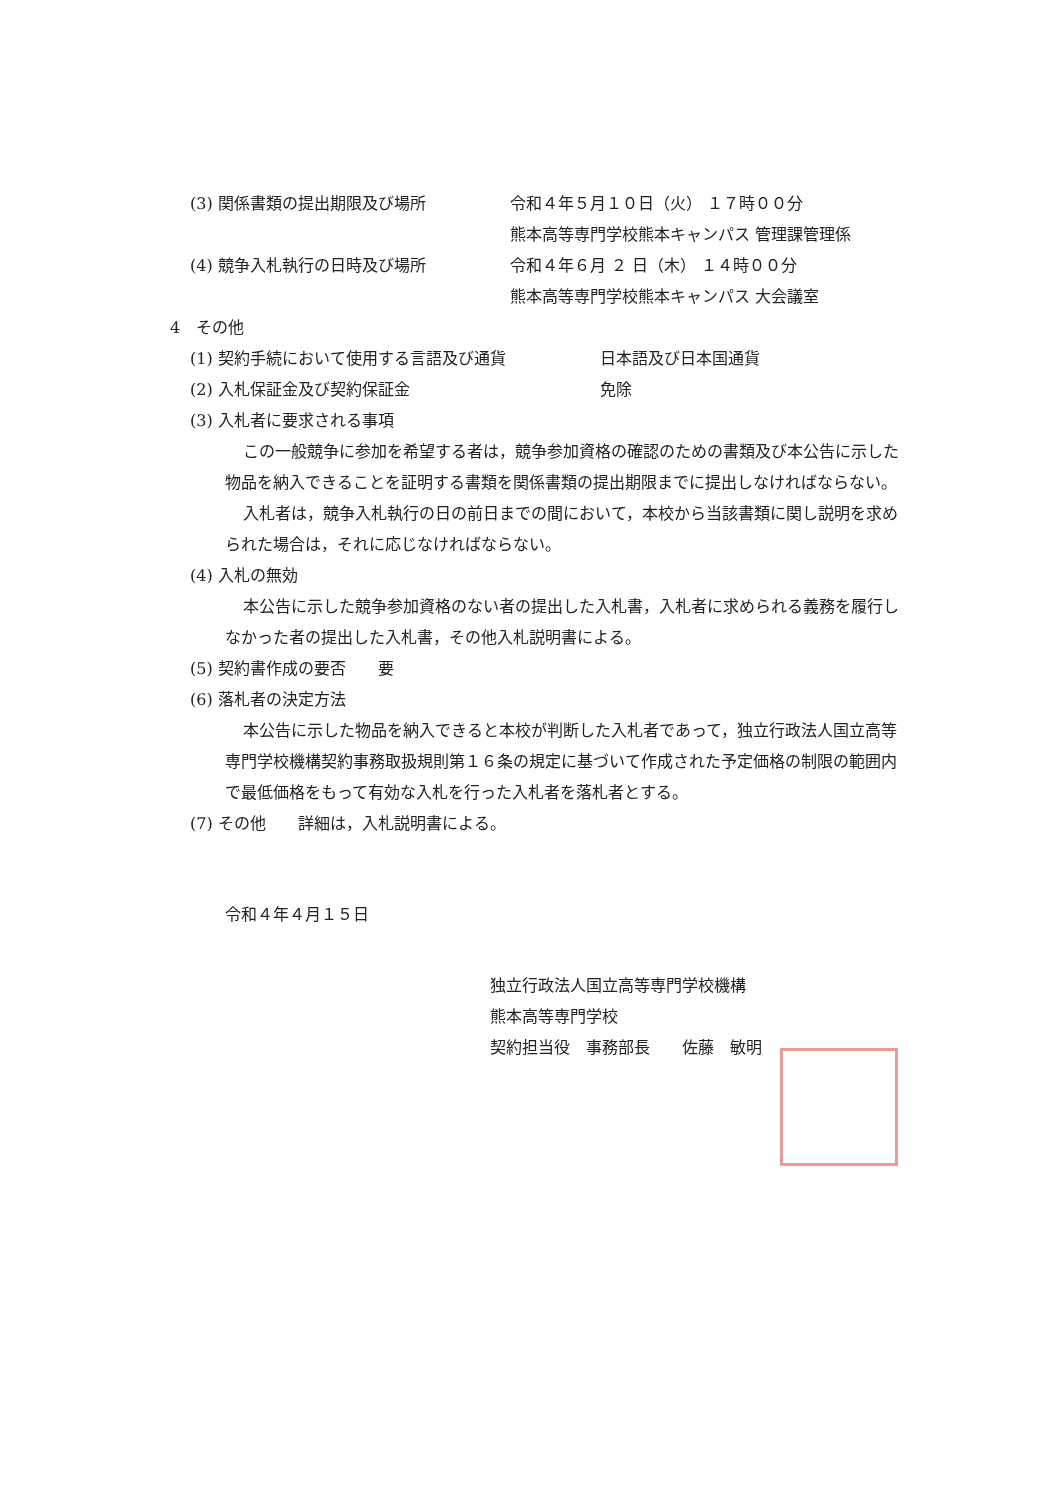(3) 関係書類の提出期限及び場所 令和４年５月１０日（火） １７時００分
熊本高等専門学校熊本キャンパス 管理課管理係
(4) 競争入札執行の日時及び場所 令和４年６月 ２ 日（木） １４時００分
熊本高等専門学校熊本キャンパス 大会議室
4　その他
(1) 契約手続において使用する言語及び通貨 日本語及び日本国通貨
(2) 入札保証金及び契約保証金 免除
(3) 入札者に要求される事項
この一般競争に参加を希望する者は，競争参加資格の確認のための書類及び本公告に示した物品を納入できることを証明する書類を関係書類の提出期限までに提出しなければならない。
入札者は，競争入札執行の日の前日までの間において，本校から当該書類に関し説明を求められた場合は，それに応じなければならない。
(4) 入札の無効
本公告に示した競争参加資格のない者の提出した入札書，入札者に求められる義務を履行しなかった者の提出した入札書，その他入札説明書による。
(5) 契約書作成の要否　　要
(6) 落札者の決定方法
本公告に示した物品を納入できると本校が判断した入札者であって，独立行政法人国立高等専門学校機構契約事務取扱規則第１６条の規定に基づいて作成された予定価格の制限の範囲内で最低価格をもって有効な入札を行った入札者を落札者とする。
(7) その他　　詳細は，入札説明書による。
令和４年４月１５日
独立行政法人国立高等専門学校機構
熊本高等専門学校
契約担当役　事務部長　　佐藤　敏明